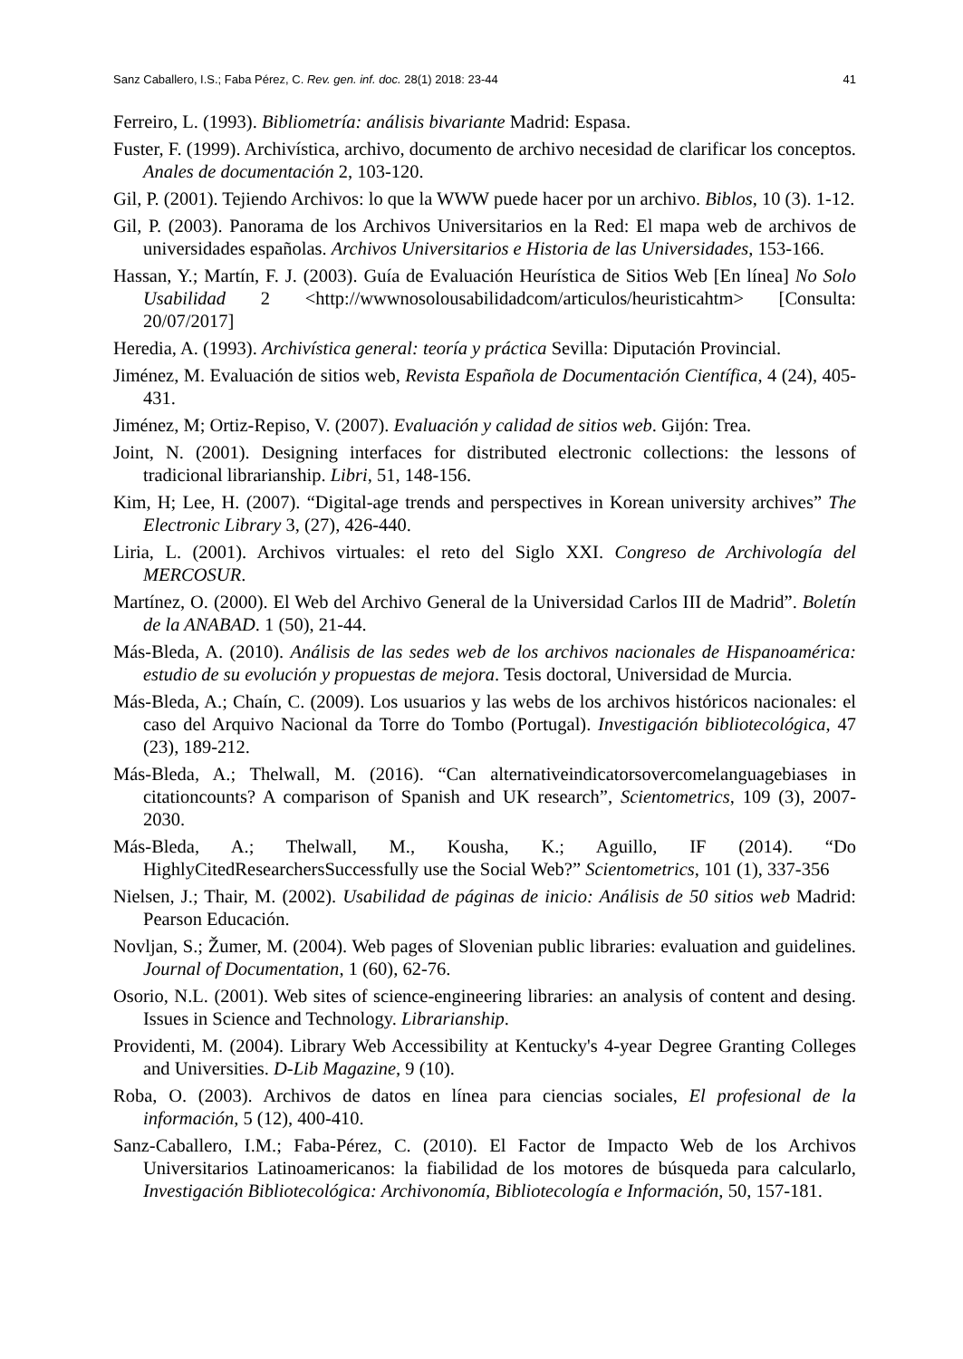Sanz Caballero, I.S.; Faba Pérez, C. Rev. gen. inf. doc. 28(1) 2018: 23-44 41
Ferreiro, L. (1993). Bibliometría: análisis bivariante Madrid: Espasa.
Fuster, F. (1999). Archivística, archivo, documento de archivo necesidad de clarificar los conceptos. Anales de documentación 2, 103-120.
Gil, P. (2001). Tejiendo Archivos: lo que la WWW puede hacer por un archivo. Biblos, 10 (3). 1-12.
Gil, P. (2003). Panorama de los Archivos Universitarios en la Red: El mapa web de archivos de universidades españolas. Archivos Universitarios e Historia de las Universidades, 153-166.
Hassan, Y.; Martín, F. J. (2003). Guía de Evaluación Heurística de Sitios Web [En línea] No Solo Usabilidad 2 <http://wwwnosolousabilidadcom/articulos/heuristicahtm> [Consulta: 20/07/2017]
Heredia, A. (1993). Archivística general: teoría y práctica Sevilla: Diputación Provincial.
Jiménez, M. Evaluación de sitios web, Revista Española de Documentación Científica, 4 (24), 405-431.
Jiménez, M; Ortiz-Repiso, V. (2007). Evaluación y calidad de sitios web. Gijón: Trea.
Joint, N. (2001). Designing interfaces for distributed electronic collections: the lessons of tradicional librarianship. Libri, 51, 148-156.
Kim, H; Lee, H. (2007). “Digital-age trends and perspectives in Korean university archives” The Electronic Library 3, (27), 426-440.
Liria, L. (2001). Archivos virtuales: el reto del Siglo XXI. Congreso de Archivología del MERCOSUR.
Martínez, O. (2000). El Web del Archivo General de la Universidad Carlos III de Madrid”. Boletín de la ANABAD. 1 (50), 21-44.
Más-Bleda, A. (2010). Análisis de las sedes web de los archivos nacionales de Hispanoamérica: estudio de su evolución y propuestas de mejora. Tesis doctoral, Universidad de Murcia.
Más-Bleda, A.; Chaín, C. (2009). Los usuarios y las webs de los archivos históricos nacionales: el caso del Arquivo Nacional da Torre do Tombo (Portugal). Investigación bibliotecológica, 47 (23), 189-212.
Más-Bleda, A.; Thelwall, M. (2016). “Can alternativeindicatorsovercomelanguagebiases in citationcounts? A comparison of Spanish and UK research”, Scientometrics, 109 (3), 2007-2030.
Más-Bleda, A.; Thelwall, M., Kousha, K.; Aguillo, IF (2014). “Do HighlyCitedResearchersSuccessfully use the Social Web?” Scientometrics, 101 (1), 337-356
Nielsen, J.; Thair, M. (2002). Usabilidad de páginas de inicio: Análisis de 50 sitios web Madrid: Pearson Educación.
Novljan, S.; Žumer, M. (2004). Web pages of Slovenian public libraries: evaluation and guidelines. Journal of Documentation, 1 (60), 62-76.
Osorio, N.L. (2001). Web sites of science-engineering libraries: an analysis of content and desing. Issues in Science and Technology. Librarianship.
Providenti, M. (2004). Library Web Accessibility at Kentucky's 4-year Degree Granting Colleges and Universities. D-Lib Magazine, 9 (10).
Roba, O. (2003). Archivos de datos en línea para ciencias sociales, El profesional de la información, 5 (12), 400-410.
Sanz-Caballero, I.M.; Faba-Pérez, C. (2010). El Factor de Impacto Web de los Archivos Universitarios Latinoamericanos: la fiabilidad de los motores de búsqueda para calcularlo, Investigación Bibliotecológica: Archivonomía, Bibliotecología e Información, 50, 157-181.